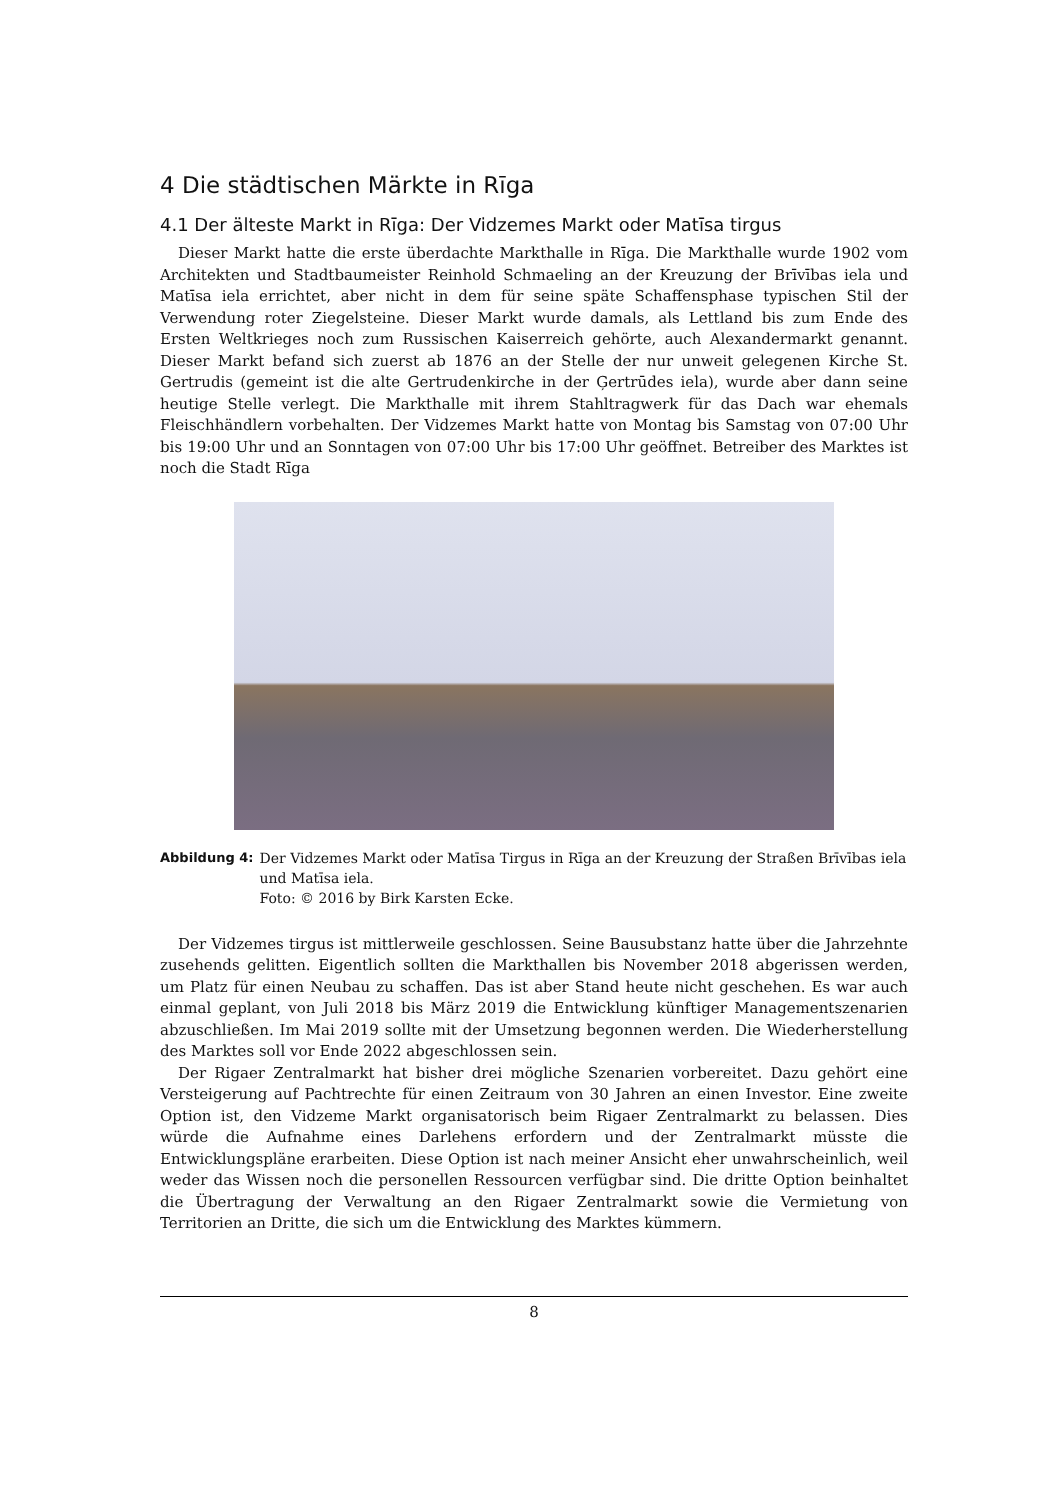4 Die städtischen Märkte in Rīga
4.1 Der älteste Markt in Rīga: Der Vidzemes Markt oder Matīsa tirgus
Dieser Markt hatte die erste überdachte Markthalle in Rīga. Die Markthalle wurde 1902 vom Architekten und Stadtbaumeister Reinhold Schmaeling an der Kreuzung der Brīvības iela und Matīsa iela errichtet, aber nicht in dem für seine späte Schaffensphase typischen Stil der Verwendung roter Ziegelsteine. Dieser Markt wurde damals, als Lettland bis zum Ende des Ersten Weltkrieges noch zum Russischen Kaiserreich gehörte, auch Alexandermarkt genannt. Dieser Markt befand sich zuerst ab 1876 an der Stelle der nur unweit gelegenen Kirche St. Gertrudis (gemeint ist die alte Gertrudenkirche in der Ģertrūdes iela), wurde aber dann seine heutige Stelle verlegt. Die Markthalle mit ihrem Stahltragwerk für das Dach war ehemals Fleischhändlern vorbehalten. Der Vidzemes Markt hatte von Montag bis Samstag von 07:00 Uhr bis 19:00 Uhr und an Sonntagen von 07:00 Uhr bis 17:00 Uhr geöffnet. Betreiber des Marktes ist noch die Stadt Rīga
Abbildung 4: Der Vidzemes Markt oder Matīsa Tirgus in Rīga an der Kreuzung der Straßen Brīvības iela und Matīsa iela.
Foto: © 2016 by Birk Karsten Ecke.
Der Vidzemes tirgus ist mittlerweile geschlossen. Seine Bausubstanz hatte über die Jahrzehnte zusehends gelitten. Eigentlich sollten die Markthallen bis November 2018 abgerissen werden, um Platz für einen Neubau zu schaffen. Das ist aber Stand heute nicht geschehen. Es war auch einmal geplant, von Juli 2018 bis März 2019 die Entwicklung künftiger Managementszenarien abzuschließen. Im Mai 2019 sollte mit der Umsetzung begonnen werden. Die Wiederherstellung des Marktes soll vor Ende 2022 abgeschlossen sein.
Der Rigaer Zentralmarkt hat bisher drei mögliche Szenarien vorbereitet. Dazu gehört eine Versteigerung auf Pachtrechte für einen Zeitraum von 30 Jahren an einen Investor. Eine zweite Option ist, den Vidzeme Markt organisatorisch beim Rigaer Zentralmarkt zu belassen. Dies würde die Aufnahme eines Darlehens erfordern und der Zentralmarkt müsste die Entwicklungspläne erarbeiten. Diese Option ist nach meiner Ansicht eher unwahrscheinlich, weil weder das Wissen noch die personellen Ressourcen verfügbar sind. Die dritte Option beinhaltet die Übertragung der Verwaltung an den Rigaer Zentralmarkt sowie die Vermietung von Territorien an Dritte, die sich um die Entwicklung des Marktes kümmern.
8